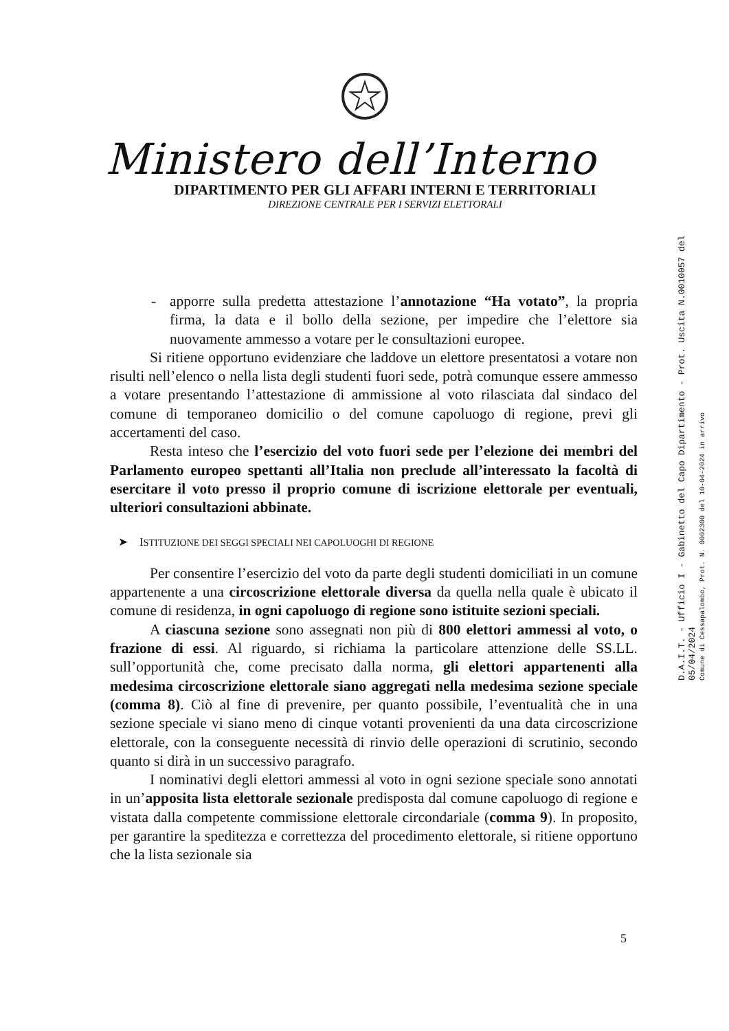Ministero dell’Interno
DIPARTIMENTO PER GLI AFFARI INTERNI E TERRITORIALI
DIREZIONE CENTRALE PER I SERVIZI ELETTORALI
- apporre sulla predetta attestazione l’annotazione “Ha votato”, la propria firma, la data e il bollo della sezione, per impedire che l’elettore sia nuovamente ammesso a votare per le consultazioni europee.
Si ritiene opportuno evidenziare che laddove un elettore presentatosi a votare non risulti nell’elenco o nella lista degli studenti fuori sede, potrà comunque essere ammesso a votare presentando l’attestazione di ammissione al voto rilasciata dal sindaco del comune di temporaneo domicilio o del comune capoluogo di regione, previ gli accertamenti del caso.
Resta inteso che l’esercizio del voto fuori sede per l’elezione dei membri del Parlamento europeo spettanti all’Italia non preclude all’interessato la facoltà di esercitare il voto presso il proprio comune di iscrizione elettorale per eventuali, ulteriori consultazioni abbinate.
➤ ISTITUZIONE DEI SEGGI SPECIALI NEI CAPOLUOGHI DI REGIONE
Per consentire l’esercizio del voto da parte degli studenti domiciliati in un comune appartenente a una circoscrizione elettorale diversa da quella nella quale è ubicato il comune di residenza, in ogni capoluogo di regione sono istituite sezioni speciali.
A ciascuna sezione sono assegnati non più di 800 elettori ammessi al voto, o frazione di essi. Al riguardo, si richiama la particolare attenzione delle SS.LL. sull’opportunità che, come precisato dalla norma, gli elettori appartenenti alla medesima circoscrizione elettorale siano aggregati nella medesima sezione speciale (comma 8). Ciò al fine di prevenire, per quanto possibile, l’eventualità che in una sezione speciale vi siano meno di cinque votanti provenienti da una data circoscrizione elettorale, con la conseguente necessità di rinvio delle operazioni di scrutinio, secondo quanto si dirà in un successivo paragrafo.
I nominativi degli elettori ammessi al voto in ogni sezione speciale sono annotati in un’apposita lista elettorale sezionale predisposta dal comune capoluogo di regione e vistata dalla competente commissione elettorale circondariale (comma 9). In proposito, per garantire la speditezza e correttezza del procedimento elettorale, si ritiene opportuno che la lista sezionale sia
D.A.I.T. - Ufficio I - Gabinetto del Capo Dipartimento - Prot. Uscita N.0010057 del 05/04/2024
Comune di Cessapalombo, Prot. N. 0002300 del 10-04-2024 in arrivo
5